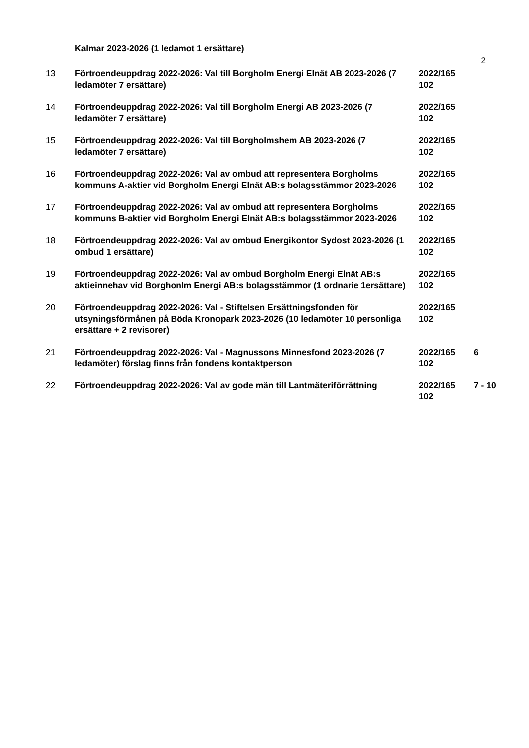Kalmar 2023-2026 (1 ledamot 1 ersättare)
2
| 13 | Förtroendeuppdrag 2022-2026: Val till Borgholm Energi Elnät AB 2023-2026 (7 ledamöter 7 ersättare) | 2022/165 102 | |
| 14 | Förtroendeuppdrag 2022-2026: Val till Borgholm Energi AB 2023-2026 (7 ledamöter 7 ersättare) | 2022/165 102 | |
| 15 | Förtroendeuppdrag 2022-2026: Val till Borgholmshem AB 2023-2026 (7 ledamöter 7 ersättare) | 2022/165 102 | |
| 16 | Förtroendeuppdrag 2022-2026: Val av ombud att representera Borgholms kommuns A-aktier vid Borgholm Energi Elnät AB:s bolagsstämmor 2023-2026 | 2022/165 102 | |
| 17 | Förtroendeuppdrag 2022-2026: Val av ombud att representera Borgholms kommuns B-aktier vid Borgholm Energi Elnät AB:s bolagsstämmor 2023-2026 | 2022/165 102 | |
| 18 | Förtroendeuppdrag 2022-2026: Val av ombud Energikontor Sydost 2023-2026 (1 ombud 1 ersättare) | 2022/165 102 | |
| 19 | Förtroendeuppdrag 2022-2026: Val av ombud Borgholm Energi Elnät AB:s aktieinnehav vid Borghonlm Energi AB:s bolagsstämmor (1 ordnarie 1ersättare) | 2022/165 102 | |
| 20 | Förtroendeuppdrag 2022-2026: Val - Stiftelsen Ersättningsfonden för utsyningsförmånen på Böda Kronopark 2023-2026 (10 ledamöter 10 personliga ersättare + 2 revisorer) | 2022/165 102 | |
| 21 | Förtroendeuppdrag 2022-2026: Val - Magnussons Minnesfond 2023-2026 (7 ledamöter) förslag finns från fondens kontaktperson | 2022/165 102 | 6 |
| 22 | Förtroendeuppdrag 2022-2026: Val av gode män till Lantmäteriförrättning | 2022/165 102 | 7 - 10 |